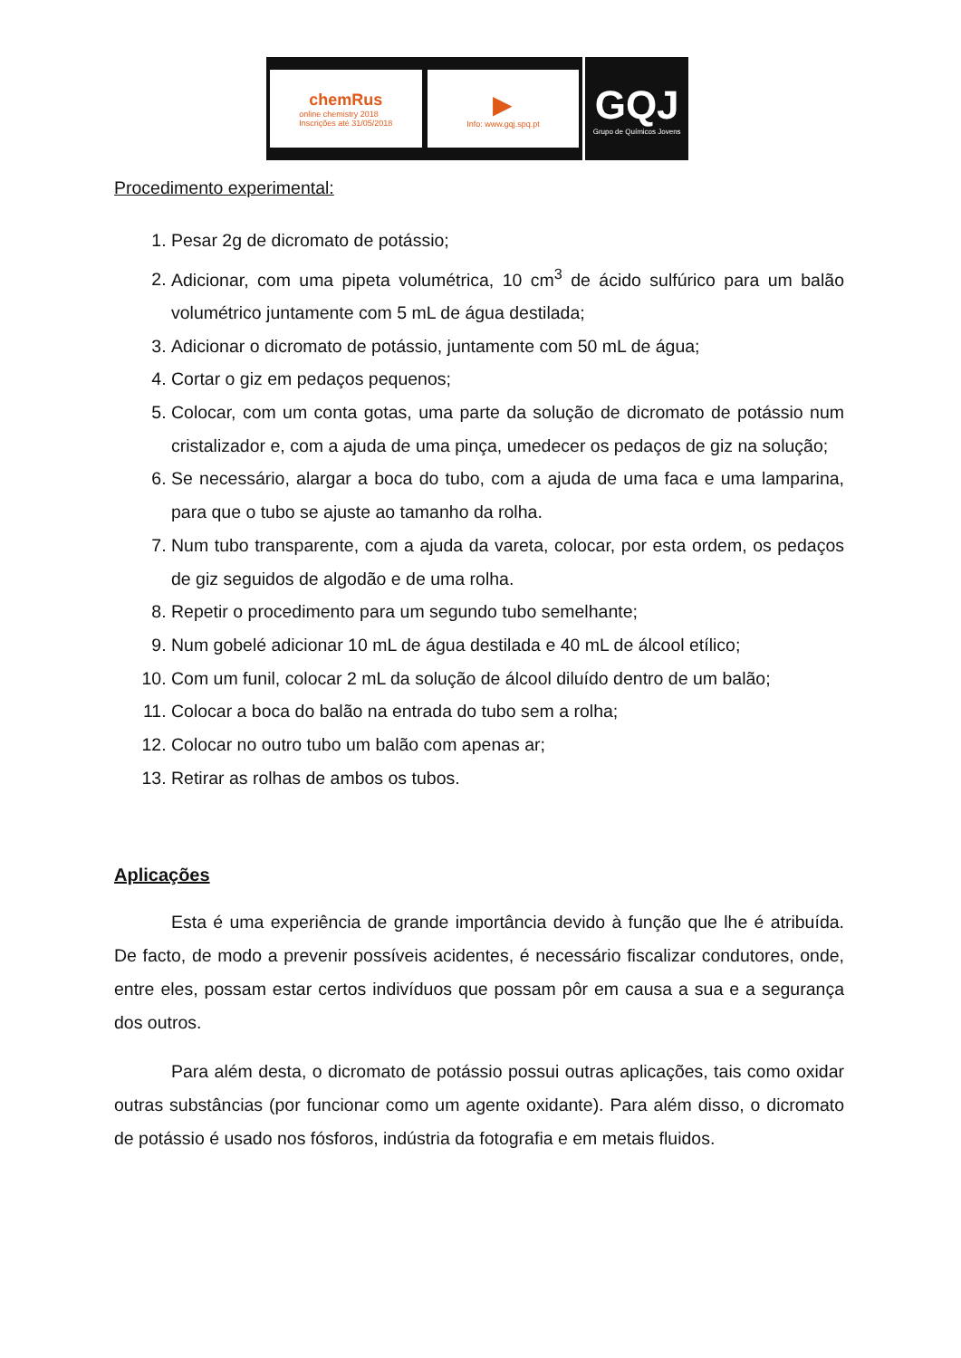chemRus
online chemistry 2018
Inscrições até 31/05/2018
▶
Info: www.gqj.spq.pt
GQJ
Grupo de Químicos Jovens
Procedimento experimental:
1. Pesar 2g de dicromato de potássio;
2. Adicionar, com uma pipeta volumétrica, 10 cm<sup>3</sup> de ácido sulfúrico para um balão volumétrico juntamente com 5 mL de água destilada;
3. Adicionar o dicromato de potássio, juntamente com 50 mL de água;
4. Cortar o giz em pedaços pequenos;
5. Colocar, com um conta gotas, uma parte da solução de dicromato de potássio num cristalizador e, com a ajuda de uma pinça, umedecer os pedaços de giz na solução;
6. Se necessário, alargar a boca do tubo, com a ajuda de uma faca e uma lamparina, para que o tubo se ajuste ao tamanho da rolha.
7. Num tubo transparente, com a ajuda da vareta, colocar, por esta ordem, os pedaços de giz seguidos de algodão e de uma rolha.
8. Repetir o procedimento para um segundo tubo semelhante;
9. Num gobelé adicionar 10 mL de água destilada e 40 mL de álcool etílico;
10. Com um funil, colocar 2 mL da solução de álcool diluído dentro de um balão;
11. Colocar a boca do balão na entrada do tubo sem a rolha;
12. Colocar no outro tubo um balão com apenas ar;
13. Retirar as rolhas de ambos os tubos.
Aplicações
Esta é uma experiência de grande importância devido à função que lhe é atribuída. De facto, de modo a prevenir possíveis acidentes, é necessário fiscalizar condutores, onde, entre eles, possam estar certos indivíduos que possam pôr em causa a sua e a segurança dos outros.
Para além desta, o dicromato de potássio possui outras aplicações, tais como oxidar outras substâncias (por funcionar como um agente oxidante). Para além disso, o dicromato de potássio é usado nos fósforos, indústria da fotografia e em metais fluidos.